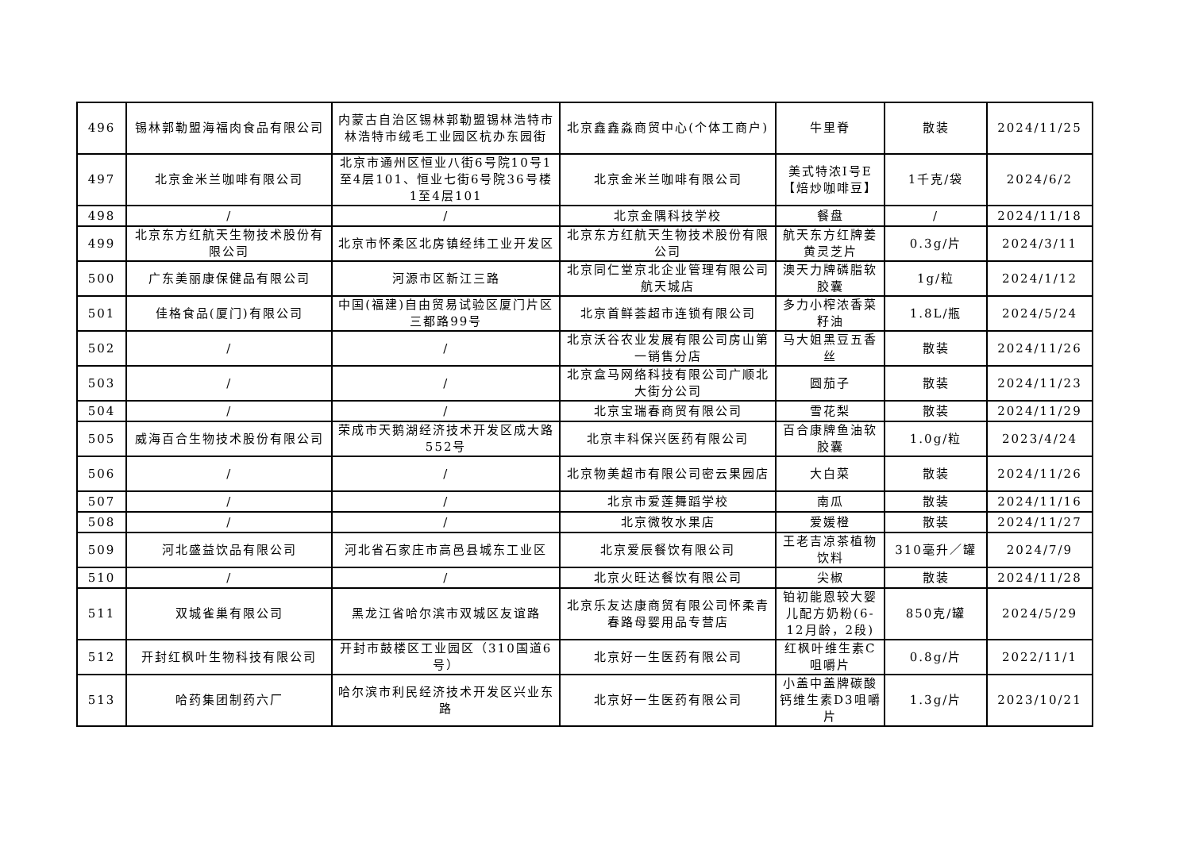| 496 | 锡林郭勒盟海福肉食品有限公司 | 内蒙古自治区锡林郭勒盟锡林浩特市林浩特市绒毛工业园区杭办东园街 | 北京鑫鑫淼商贸中心(个体工商户) | 牛里脊 | 散装 | 2024/11/25 |
| 497 | 北京金米兰咖啡有限公司 | 北京市通州区恒业八街6号院10号1至4层101、恒业七街6号院36号楼1至4层101 | 北京金米兰咖啡有限公司 | 美式特浓Ⅰ号E【焙炒咖啡豆】 | 1千克/袋 | 2024/6/2 |
| 498 | / | / | 北京金隅科技学校 | 餐盘 | / | 2024/11/18 |
| 499 | 北京东方红航天生物技术股份有限公司 | 北京市怀柔区北房镇经纬工业开发区 | 北京东方红航天生物技术股份有限公司 | 航天东方红牌姜黄灵芝片 | 0.3g/片 | 2024/3/11 |
| 500 | 广东美丽康保健品有限公司 | 河源市区新江三路 | 北京同仁堂京北企业管理有限公司航天城店 | 澳天力牌磷脂软胶囊 | 1g/粒 | 2024/1/12 |
| 501 | 佳格食品(厦门)有限公司 | 中国(福建)自由贸易试验区厦门片区三都路99号 | 北京首鲜荟超市连锁有限公司 | 多力小榨浓香菜籽油 | 1.8L/瓶 | 2024/5/24 |
| 502 | / | / | 北京沃谷农业发展有限公司房山第一销售分店 | 马大姐黑豆五香丝 | 散装 | 2024/11/26 |
| 503 | / | / | 北京盒马网络科技有限公司广顺北大街分公司 | 圆茄子 | 散装 | 2024/11/23 |
| 504 | / | / | 北京宝瑞春商贸有限公司 | 雪花梨 | 散装 | 2024/11/29 |
| 505 | 威海百合生物技术股份有限公司 | 荣成市天鹅湖经济技术开发区成大路552号 | 北京丰科保兴医药有限公司 | 百合康牌鱼油软胶囊 | 1.0g/粒 | 2023/4/24 |
| 506 | / | / | 北京物美超市有限公司密云果园店 | 大白菜 | 散装 | 2024/11/26 |
| 507 | / | / | 北京市爱莲舞蹈学校 | 南瓜 | 散装 | 2024/11/16 |
| 508 | / | / | 北京微牧水果店 | 爱媛橙 | 散装 | 2024/11/27 |
| 509 | 河北盛益饮品有限公司 | 河北省石家庄市高邑县城东工业区 | 北京爱辰餐饮有限公司 | 王老吉凉茶植物饮料 | 310毫升／罐 | 2024/7/9 |
| 510 | / | / | 北京火旺达餐饮有限公司 | 尖椒 | 散装 | 2024/11/28 |
| 511 | 双城雀巢有限公司 | 黑龙江省哈尔滨市双城区友谊路 | 北京乐友达康商贸有限公司怀柔青春路母婴用品专营店 | 铂初能恩较大婴儿配方奶粉(6-12月龄，2段) | 850克/罐 | 2024/5/29 |
| 512 | 开封红枫叶生物科技有限公司 | 开封市鼓楼区工业园区（310国道6号） | 北京好一生医药有限公司 | 红枫叶维生素C咀嚼片 | 0.8g/片 | 2022/11/1 |
| 513 | 哈药集团制药六厂 | 哈尔滨市利民经济技术开发区兴业东路 | 北京好一生医药有限公司 | 小盖中盖牌碳酸钙维生素D3咀嚼片 | 1.3g/片 | 2023/10/21 |